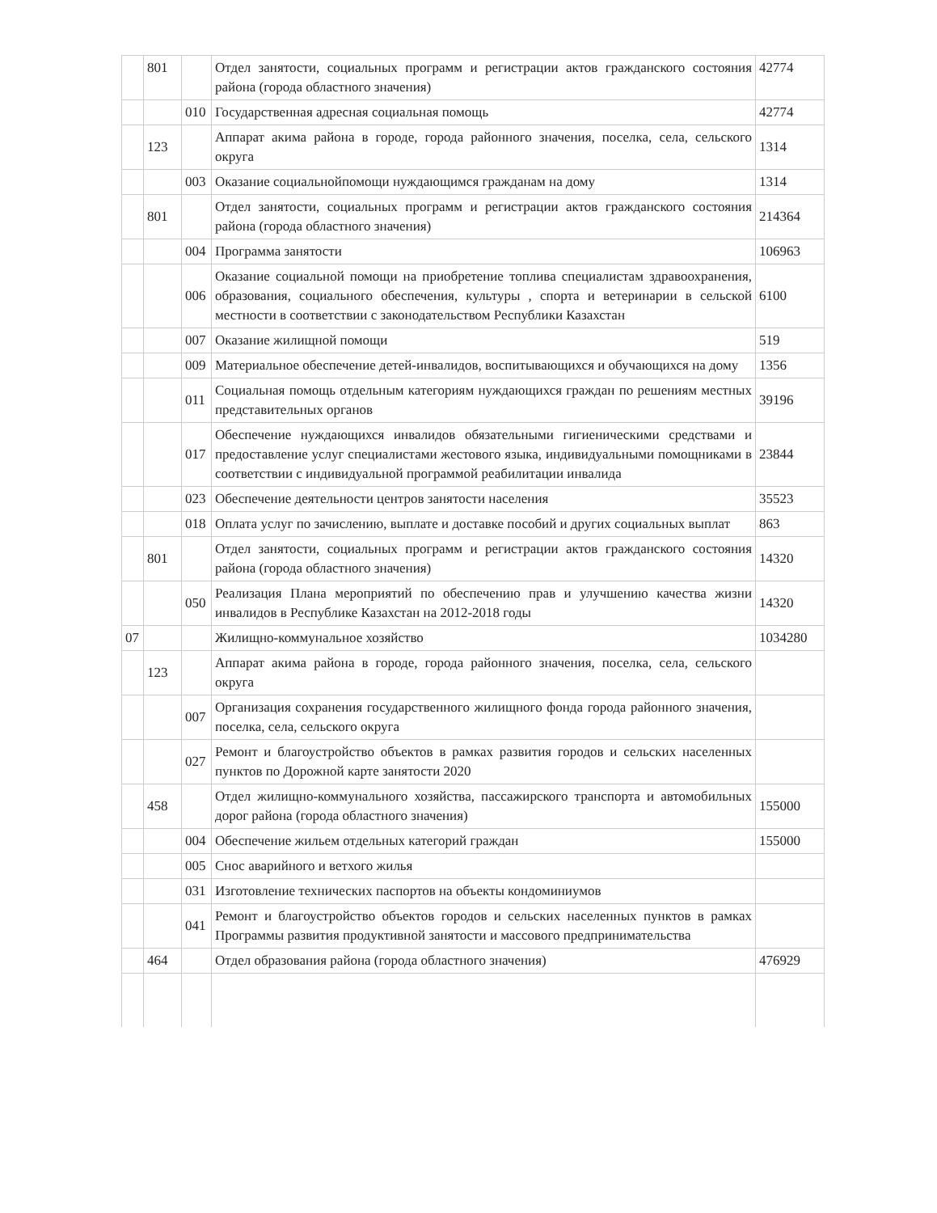| | 801 | | Отдел занятости, социальных программ и регистрации актов гражданского состояния района (города областного значения) | 42774 |
| | | 010 | Государственная адресная социальная помощь | 42774 |
| | 123 | | Аппарат акима района в городе, города районного значения, поселка, села, сельского округа | 1314 |
| | | 003 | Оказание социальнойпомощи нуждающимся гражданам на дому | 1314 |
| | 801 | | Отдел занятости, социальных программ и регистрации актов гражданского состояния района (города областного значения) | 214364 |
| | | 004 | Программа занятости | 106963 |
| | | 006 | Оказание социальной помощи на приобретение топлива специалистам здравоохранения, образования, социального обеспечения, культуры , спорта и ветеринарии в сельской местности в соответствии с законодательством Республики Казахстан | 6100 |
| | | 007 | Оказание жилищной помощи | 519 |
| | | 009 | Материальное обеспечение детей-инвалидов, воспитывающихся и обучающихся на дому | 1356 |
| | | 011 | Социальная помощь отдельным категориям нуждающихся граждан по решениям местных представительных органов | 39196 |
| | | 017 | Обеспечение нуждающихся инвалидов обязательными гигиеническими средствами и предоставление услуг специалистами жестового языка, индивидуальными помощниками в соответствии с индивидуальной программой реабилитации инвалида | 23844 |
| | | 023 | Обеспечение деятельности центров занятости населения | 35523 |
| | | 018 | Оплата услуг по зачислению, выплате и доставке пособий и других социальных выплат | 863 |
| | 801 | | Отдел занятости, социальных программ и регистрации актов гражданского состояния района (города областного значения) | 14320 |
| | | 050 | Реализация Плана мероприятий по обеспечению прав и улучшению качества жизни инвалидов в Республике Казахстан на 2012-2018 годы | 14320 |
| 07 | | | Жилищно-коммунальное хозяйство | 1034280 |
| | 123 | | Аппарат акима района в городе, города районного значения, поселка, села, сельского округа | |
| | | 007 | Организация сохранения государственного жилищного фонда города районного значения, поселка, села, сельского округа | |
| | | 027 | Ремонт и благоустройство объектов в рамках развития городов и сельских населенных пунктов по Дорожной карте занятости 2020 | |
| | 458 | | Отдел жилищно-коммунального хозяйства, пассажирского транспорта и автомобильных дорог района (города областного значения) | 155000 |
| | | 004 | Обеспечение жильем отдельных категорий граждан | 155000 |
| | | 005 | Снос аварийного и ветхого жилья | |
| | | 031 | Изготовление технических паспортов на объекты кондоминиумов | |
| | | 041 | Ремонт и благоустройство объектов городов и сельских населенных пунктов в рамках Программы развития продуктивной занятости и массового предпринимательства | |
| | 464 | | Отдел образования района (города областного значения) | 476929 |